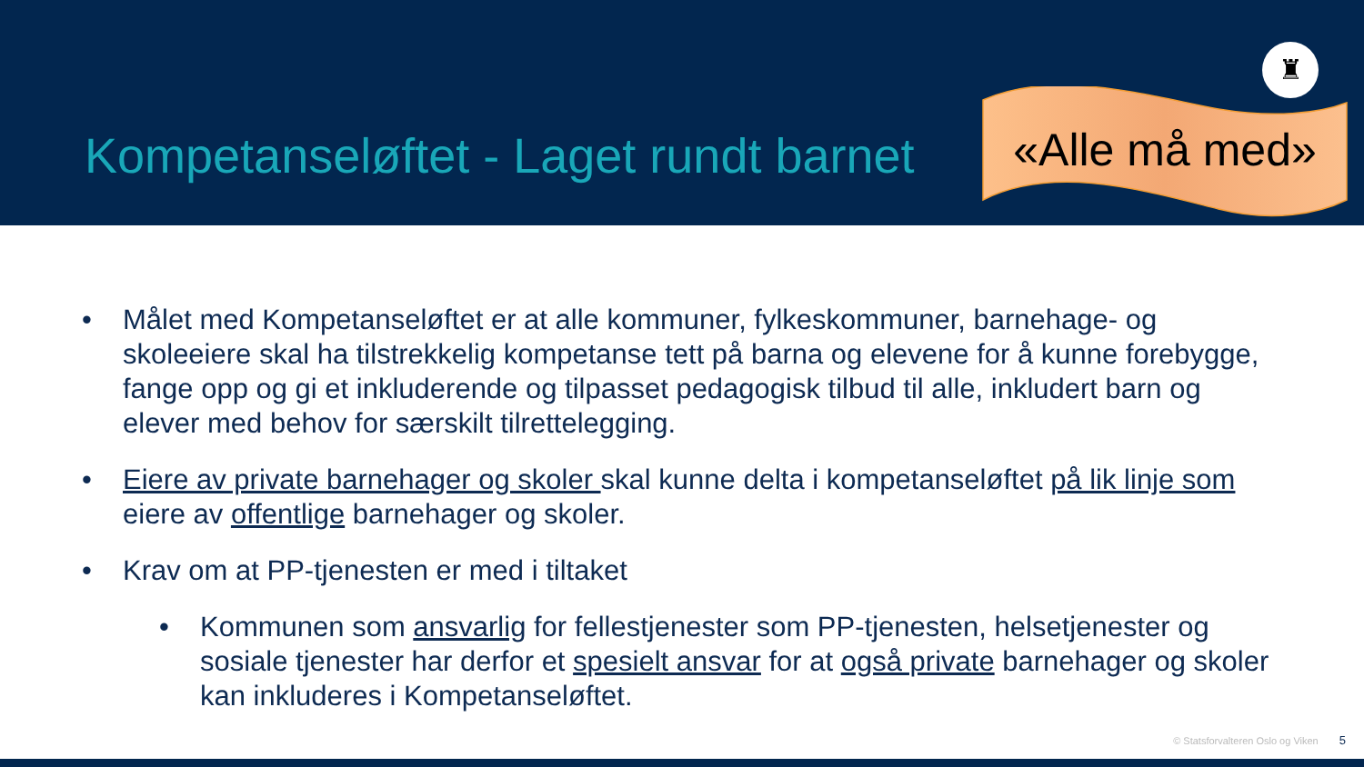Kompetanseløftet - Laget rundt barnet «Alle må med»
♜
• Målet med Kompetanseløftet er at alle kommuner, fylkeskommuner, barnehage- og skoleeiere skal ha tilstrekkelig kompetanse tett på barna og elevene for å kunne forebygge, fange opp og gi et inkluderende og tilpasset pedagogisk tilbud til alle, inkludert barn og elever med behov for særskilt tilrettelegging.
• Eiere av private barnehager og skoler skal kunne delta i kompetanseløftet på lik linje som eiere av offentlige barnehager og skoler.
• Krav om at PP-tjenesten er med i tiltaket
• Kommunen som ansvarlig for fellestjenester som PP-tjenesten, helsetjenester og sosiale tjenester har derfor et spesielt ansvar for at også private barnehager og skoler kan inkluderes i Kompetanseløftet.
© Statsforvalteren Oslo og Viken 5